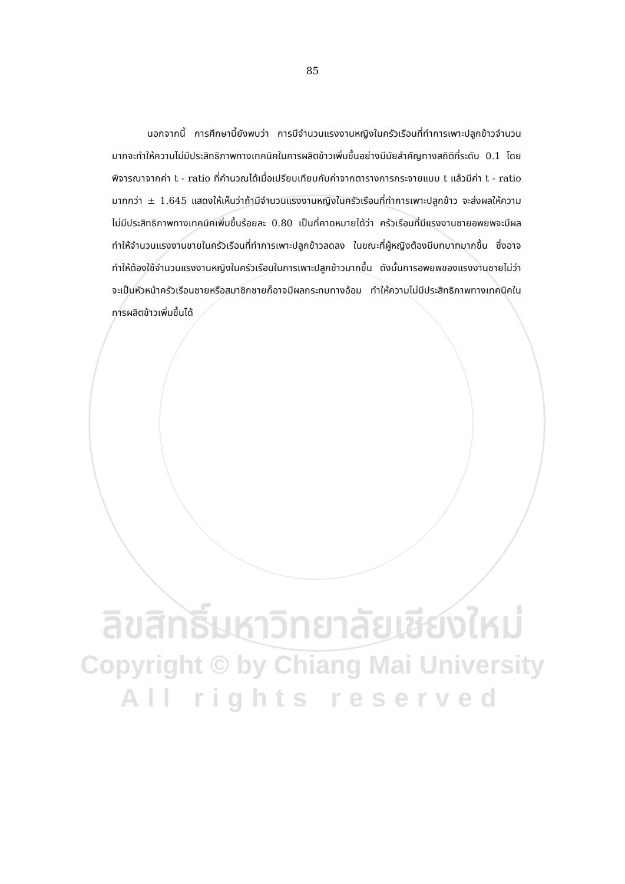85
นอกจากนี้ การศึกษานี้ยังพบว่า การมีจำนวนแรงงานหญิงในครัวเรือนที่ทำการเพาะปลูกข้าวจำนวนมากจะทำให้ความไม่มีประสิทธิภาพทางเทคนิคในการผลิตข้าวเพิ่มขึ้นอย่างมีนัยสำคัญทางสถิติที่ระดับ 0.1 โดยพิจารณาจากค่า t - ratio ที่คำนวณได้เมื่อเปรียบเทียบกับค่าจากตารางการกระจายแบบ t แล้วมีค่า t - ratio มากกว่า ± 1.645 แสดงให้เห็นว่าถ้ามีจำนวนแรงงานหญิงในครัวเรือนที่ทำการเพาะปลูกข้าว จะส่งผลให้ความไม่มีประสิทธิภาพทางเทคนิคเพิ่มขึ้นร้อยละ 0.80 เป็นที่คาดหมายได้ว่า ครัวเรือนที่มีแรงงานชายอพยพจะมีผลทำให้จำนวนแรงงานชายในครัวเรือนที่ทำการเพาะปลูกข้าวลดลง ในขณะที่ผู้หญิงต้องมีบทบาทมากขึ้น ซึ่งอาจทำให้ต้องใช้จำนวนแรงงานหญิงในครัวเรือนในการเพาะปลูกข้าวมากขึ้น ดังนั้นการอพยพของแรงงานชายไม่ว่าจะเป็นหัวหน้าครัวเรือนชายหรือสมาชิกชายก็อาจมีผลกระทบทางอ้อม ทำให้ความไม่มีประสิทธิภาพทางเทคนิคในการผลิตข้าวเพิ่มขึ้นได้
ลิขสิทธิ์มหาวิทยาลัยเชียงใหม่
Copyright © by Chiang Mai University
All rights reserved